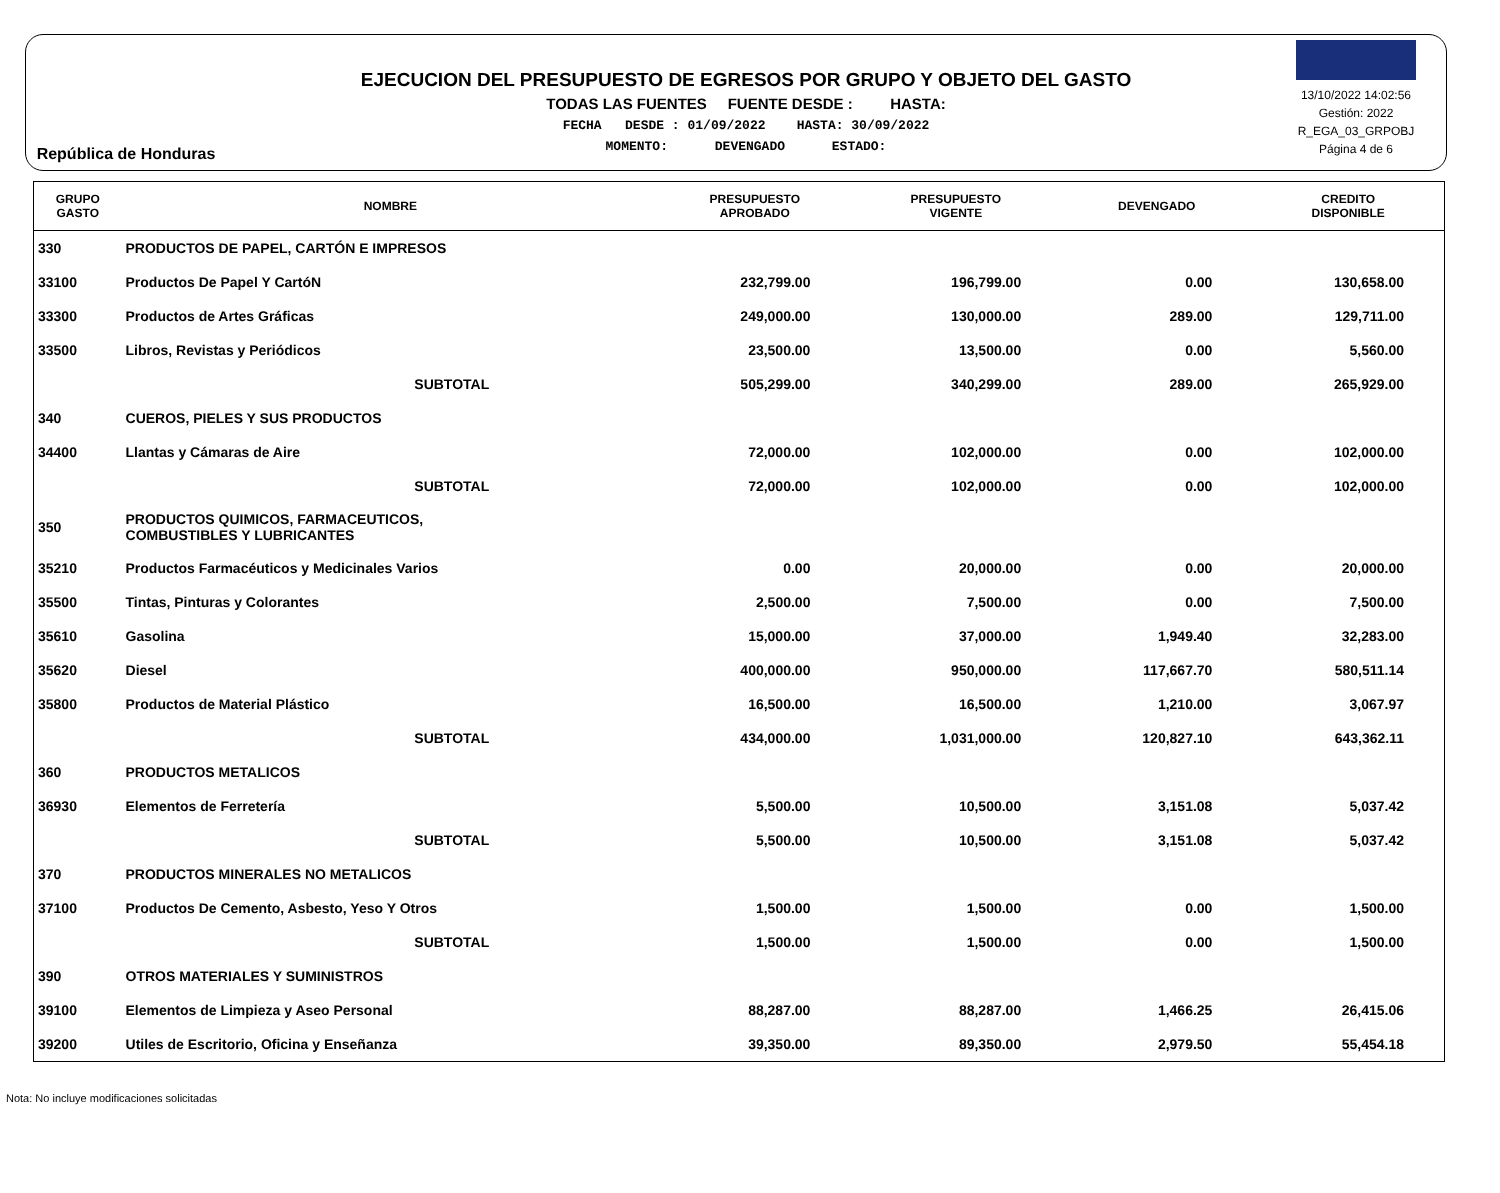República de Honduras
EJECUCION DEL PRESUPUESTO DE EGRESOS POR GRUPO Y OBJETO DEL GASTO
TODAS LAS FUENTES FUENTE DESDE : HASTA:
FECHA DESDE : 01/09/2022 HASTA: 30/09/2022
MOMENTO: DEVENGADO ESTADO:
13/10/2022 14:02:56
Gestión: 2022
R_EGA_03_GRPOBJ
Página 4 de 6
| GRUPO GASTO | NOMBRE | PRESUPUESTO APROBADO | PRESUPUESTO VIGENTE | DEVENGADO | CREDITO DISPONIBLE |
| --- | --- | --- | --- | --- | --- |
| 330 | PRODUCTOS DE PAPEL, CARTÓN E IMPRESOS | | | | |
| 33100 | Productos De Papel Y CartóN | 232,799.00 | 196,799.00 | 0.00 | 130,658.00 |
| 33300 | Productos de Artes Gráficas | 249,000.00 | 130,000.00 | 289.00 | 129,711.00 |
| 33500 | Libros, Revistas y Periódicos | 23,500.00 | 13,500.00 | 0.00 | 5,560.00 |
| | SUBTOTAL | 505,299.00 | 340,299.00 | 289.00 | 265,929.00 |
| 340 | CUEROS, PIELES Y SUS PRODUCTOS | | | | |
| 34400 | Llantas y Cámaras de Aire | 72,000.00 | 102,000.00 | 0.00 | 102,000.00 |
| | SUBTOTAL | 72,000.00 | 102,000.00 | 0.00 | 102,000.00 |
| 350 | PRODUCTOS QUIMICOS, FARMACEUTICOS, COMBUSTIBLES Y LUBRICANTES | | | | |
| 35210 | Productos Farmacéuticos y Medicinales Varios | 0.00 | 20,000.00 | 0.00 | 20,000.00 |
| 35500 | Tintas, Pinturas y Colorantes | 2,500.00 | 7,500.00 | 0.00 | 7,500.00 |
| 35610 | Gasolina | 15,000.00 | 37,000.00 | 1,949.40 | 32,283.00 |
| 35620 | Diesel | 400,000.00 | 950,000.00 | 117,667.70 | 580,511.14 |
| 35800 | Productos de Material Plástico | 16,500.00 | 16,500.00 | 1,210.00 | 3,067.97 |
| | SUBTOTAL | 434,000.00 | 1,031,000.00 | 120,827.10 | 643,362.11 |
| 360 | PRODUCTOS METALICOS | | | | |
| 36930 | Elementos de Ferretería | 5,500.00 | 10,500.00 | 3,151.08 | 5,037.42 |
| | SUBTOTAL | 5,500.00 | 10,500.00 | 3,151.08 | 5,037.42 |
| 370 | PRODUCTOS MINERALES NO METALICOS | | | | |
| 37100 | Productos De Cemento, Asbesto, Yeso Y Otros | 1,500.00 | 1,500.00 | 0.00 | 1,500.00 |
| | SUBTOTAL | 1,500.00 | 1,500.00 | 0.00 | 1,500.00 |
| 390 | OTROS MATERIALES Y SUMINISTROS | | | | |
| 39100 | Elementos de Limpieza y Aseo Personal | 88,287.00 | 88,287.00 | 1,466.25 | 26,415.06 |
| 39200 | Utiles de Escritorio, Oficina y Enseñanza | 39,350.00 | 89,350.00 | 2,979.50 | 55,454.18 |
Nota: No incluye modificaciones solicitadas